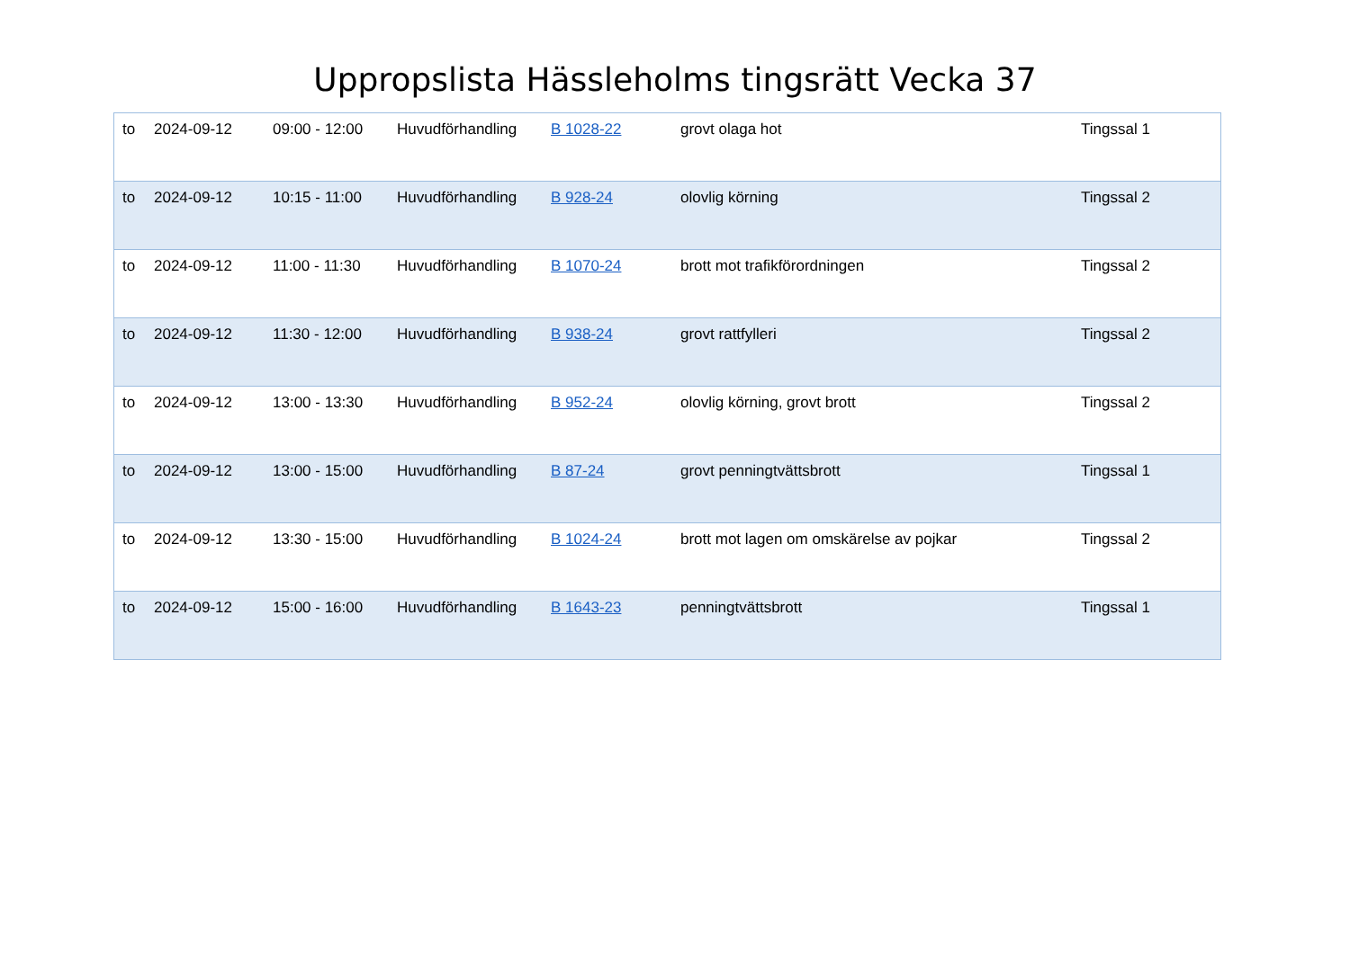Uppropslista Hässleholms tingsrätt Vecka 37
| to | 2024-09-12 | 09:00 - 12:00 | Huvudförhandling | B 1028-22 | grovt olaga hot | Tingssal 1 |
| to | 2024-09-12 | 10:15 - 11:00 | Huvudförhandling | B 928-24 | olovlig körning | Tingssal 2 |
| to | 2024-09-12 | 11:00 - 11:30 | Huvudförhandling | B 1070-24 | brott mot trafikförordningen | Tingssal 2 |
| to | 2024-09-12 | 11:30 - 12:00 | Huvudförhandling | B 938-24 | grovt rattfylleri | Tingssal 2 |
| to | 2024-09-12 | 13:00 - 13:30 | Huvudförhandling | B 952-24 | olovlig körning, grovt brott | Tingssal 2 |
| to | 2024-09-12 | 13:00 - 15:00 | Huvudförhandling | B 87-24 | grovt penningtvättsbrott | Tingssal 1 |
| to | 2024-09-12 | 13:30 - 15:00 | Huvudförhandling | B 1024-24 | brott mot lagen om omskärelse av pojkar | Tingssal 2 |
| to | 2024-09-12 | 15:00 - 16:00 | Huvudförhandling | B 1643-23 | penningtvättsbrott | Tingssal 1 |